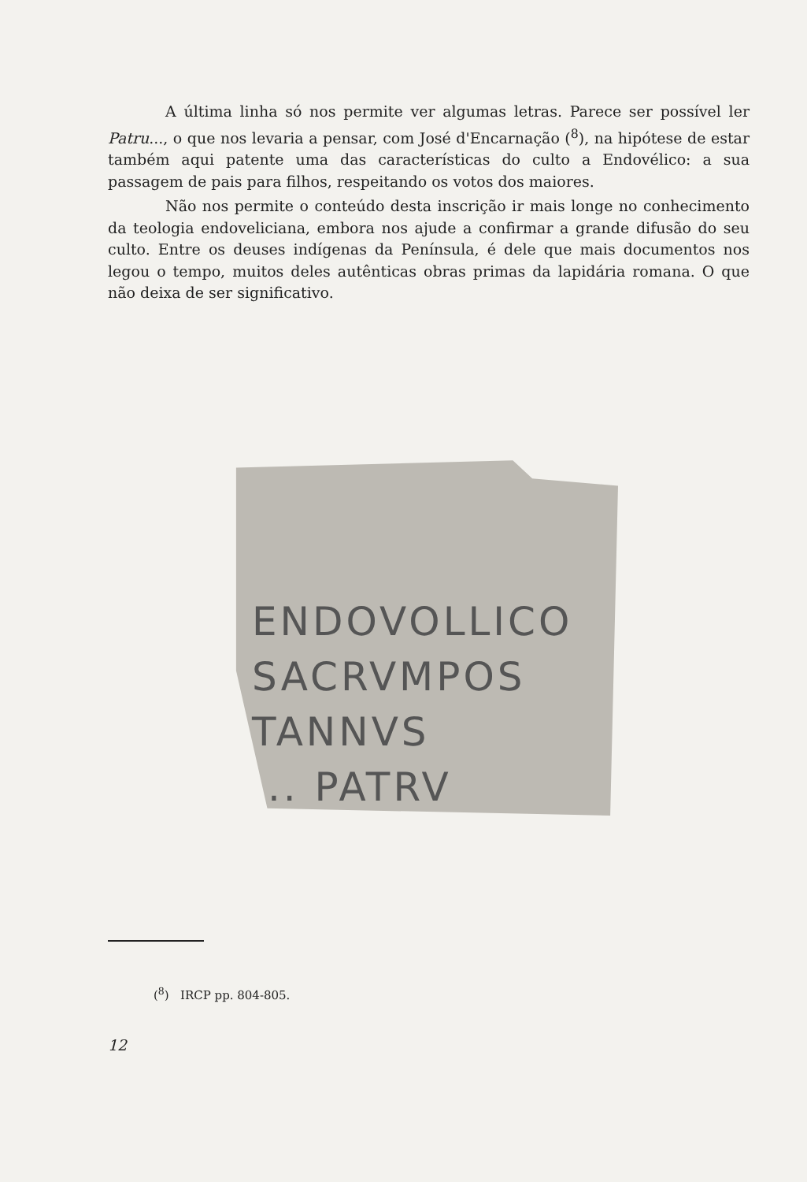A última linha só nos permite ver algumas letras. Parece ser possível ler Patru..., o que nos levaria a pensar, com José d'Encarnação (<sup>8</sup>), na hipótese de estar também aqui patente uma das características do culto a Endovélico: a sua passagem de pais para filhos, respeitando os votos dos maiores.
Não nos permite o conteúdo desta inscrição ir mais longe no conhecimento da teologia endoveliciana, embora nos ajude a confirmar a grande difusão do seu culto. Entre os deuses indígenas da Península, é dele que mais documentos nos legou o tempo, muitos deles autênticas obras primas da lapidária romana. O que não deixa de ser significativo.
ENDOVOLLICO
SACRVMPOS
TANNVS
... PATRV
(<sup>8</sup>) IRCP pp. 804-805.
12